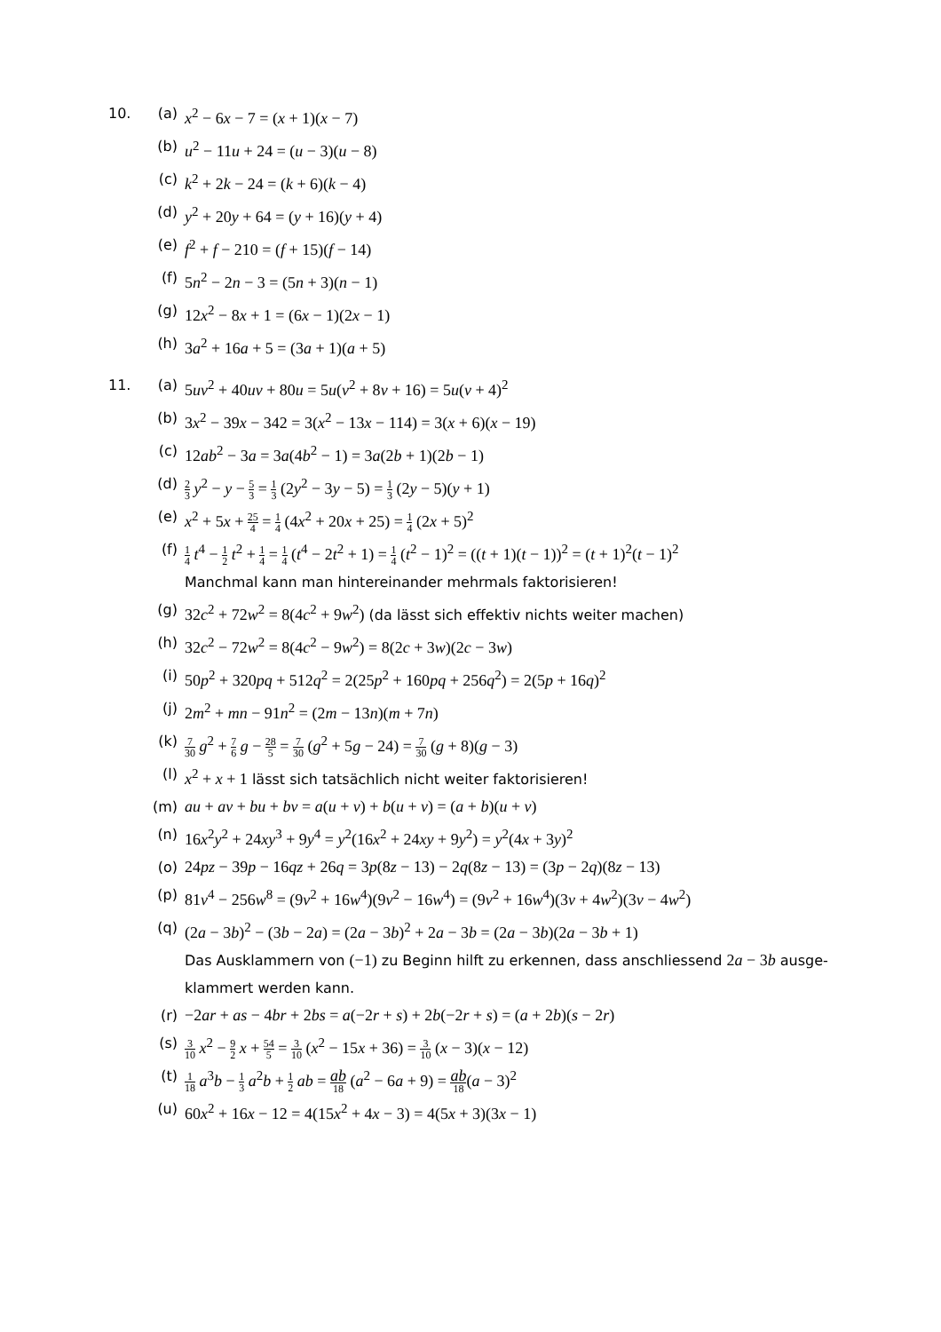10. (a) x<sup>2</sup> − 6x − 7 = (x + 1)(x − 7)
(b) u<sup>2</sup> − 11u + 24 = (u − 3)(u − 8)
(c) k<sup>2</sup> + 2k − 24 = (k + 6)(k − 4)
(d) y<sup>2</sup> + 20y + 64 = (y + 16)(y + 4)
(e) f<sup>2</sup> + f − 210 = (f + 15)(f − 14)
(f) 5n<sup>2</sup> − 2n − 3 = (5n + 3)(n − 1)
(g) 12x<sup>2</sup> − 8x + 1 = (6x − 1)(2x − 1)
(h) 3a<sup>2</sup> + 16a + 5 = (3a + 1)(a + 5)
11. (a) 5uv<sup>2</sup> + 40uv + 80u = 5u(v<sup>2</sup> + 8v + 16) = 5u(v + 4)<sup>2</sup>
(b) 3x<sup>2</sup> − 39x − 342 = 3(x<sup>2</sup> − 13x − 114) = 3(x + 6)(x − 19)
(c) 12ab<sup>2</sup> − 3a = 3a(4b<sup>2</sup> − 1) = 3a(2b + 1)(2b − 1)
(d)
2 3 y<sup>2</sup> − y − 5 3 = 1 3 (2y<sup>2</sup> − 3y − 5) = 1 3 (2y − 5)(y + 1)
(e) x<sup>2</sup> + 5x + 25 4 = 1 4 (4x<sup>2</sup> + 20x + 25) = 1 4 (2x + 5)<sup>2</sup>
(f)
1 4 t<sup>4</sup> − 1 2 t<sup>2</sup> + 1 4 = 1 4 (t<sup>4</sup> − 2t<sup>2</sup> + 1) = 1 4 (t<sup>2</sup> − 1)<sup>2</sup> = ((t + 1)(t − 1))<sup>2</sup> = (t + 1)<sup>2</sup>(t − 1)<sup>2</sup>
Manchmal kann man hintereinander mehrmals faktorisieren!
(g) 32c<sup>2</sup> + 72w<sup>2</sup> = 8(4c<sup>2</sup> + 9w<sup>2</sup>) (da lässt sich effektiv nichts weiter machen)
(h) 32c<sup>2</sup> − 72w<sup>2</sup> = 8(4c<sup>2</sup> − 9w<sup>2</sup>) = 8(2c + 3w)(2c − 3w)
(i) 50p<sup>2</sup> + 320pq + 512q<sup>2</sup> = 2(25p<sup>2</sup> + 160pq + 256q<sup>2</sup>) = 2(5p + 16q)<sup>2</sup>
(j) 2m<sup>2</sup> + mn − 91n<sup>2</sup> = (2m − 13n)(m + 7n)
(k)
7 30 g<sup>2</sup> + 7 6 g − 28 5 = 7 30 (g<sup>2</sup> + 5g − 24) = 7 30 (g + 8)(g − 3)
(l) x<sup>2</sup> + x + 1 lässt sich tatsächlich nicht weiter faktorisieren!
(m) au + av + bu + bv = a(u + v) + b(u + v) = (a + b)(u + v)
(n) 16x<sup>2</sup>y<sup>2</sup> + 24xy<sup>3</sup> + 9y<sup>4</sup> = y<sup>2</sup>(16x<sup>2</sup> + 24xy + 9y<sup>2</sup>) = y<sup>2</sup>(4x + 3y)<sup>2</sup>
(o) 24pz − 39p − 16qz + 26q = 3p(8z − 13) − 2q(8z − 13) = (3p − 2q)(8z − 13)
(p) 81v<sup>4</sup> − 256w<sup>8</sup> = (9v<sup>2</sup> + 16w<sup>4</sup>)(9v<sup>2</sup> − 16w<sup>4</sup>) = (9v<sup>2</sup> + 16w<sup>4</sup>)(3v + 4w<sup>2</sup>)(3v − 4w<sup>2</sup>)
(q) (2a − 3b)<sup>2</sup> − (3b − 2a) = (2a − 3b)<sup>2</sup> + 2a − 3b = (2a − 3b)(2a − 3b + 1)
Das Ausklammern von (−1) zu Beginn hilft zu erkennen, dass anschliessend 2a − 3b ausge-
klammert werden kann.
(r) −2ar + as − 4br + 2bs = a(−2r + s) + 2b(−2r + s) = (a + 2b)(s − 2r)
(s)
3 10 x<sup>2</sup> − 9 2 x + 54 5 = 3 10 (x<sup>2</sup> − 15x + 36) = 3 10 (x − 3)(x − 12)
(t)
1 18 a<sup>3</sup>b − 1 3 a<sup>2</sup>b + 1 2 ab = ab 18 (a<sup>2</sup> − 6a + 9) = ab 18(a − 3)<sup>2</sup>
(u) 60x<sup>2</sup> + 16x − 12 = 4(15x<sup>2</sup> + 4x − 3) = 4(5x + 3)(3x − 1)